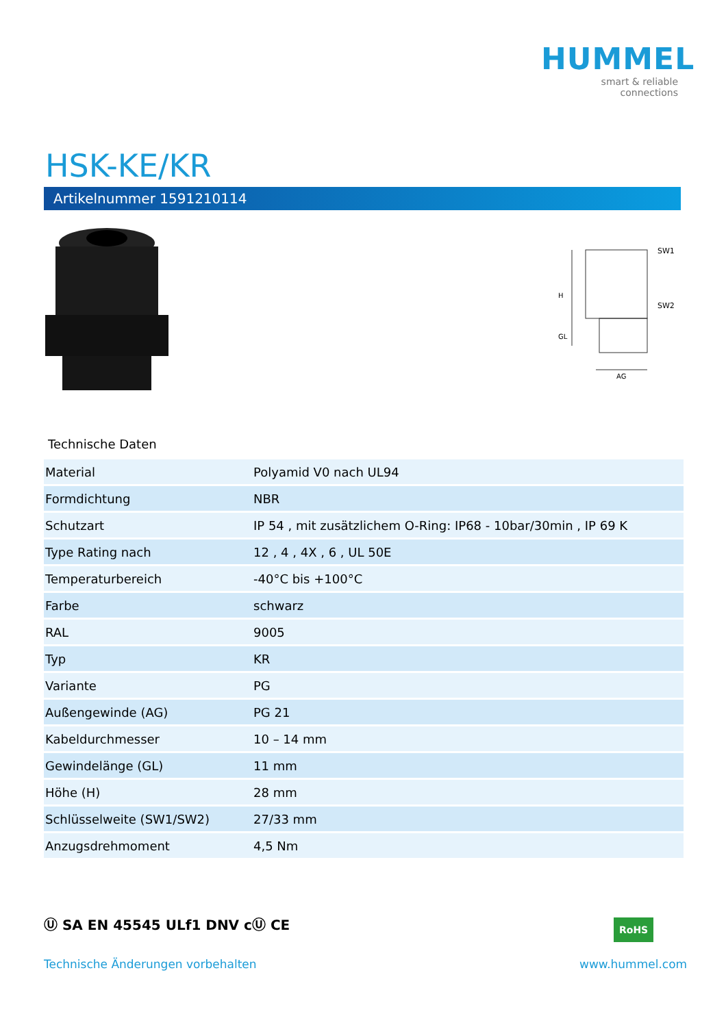HUMMEL
smart & reliable connections
HSK-KE/KR
Artikelnummer 1591210114
H
GL
SW1
SW2
AG
Technische Daten
| Material | Polyamid V0 nach UL94 |
| Formdichtung | NBR |
| Schutzart | IP 54 , mit zusätzlichem O-Ring: IP68 - 10bar/30min , IP 69 K |
| Type Rating nach | 12 , 4 , 4X , 6 , UL 50E |
| Temperaturbereich | -40°C bis +100°C |
| Farbe | schwarz |
| RAL | 9005 |
| Typ | KR |
| Variante | PG |
| Außengewinde (AG) | PG 21 |
| Kabeldurchmesser | 10 – 14 mm |
| Gewindelänge (GL) | 11 mm |
| Höhe (H) | 28 mm |
| Schlüsselweite (SW1/SW2) | 27/33 mm |
| Anzugsdrehmoment | 4,5 Nm |
Ⓤ SA EN 45545 ULf1 DNV cⓊ CE RoHS
Technische Änderungen vorbehalten
www.hummel.com